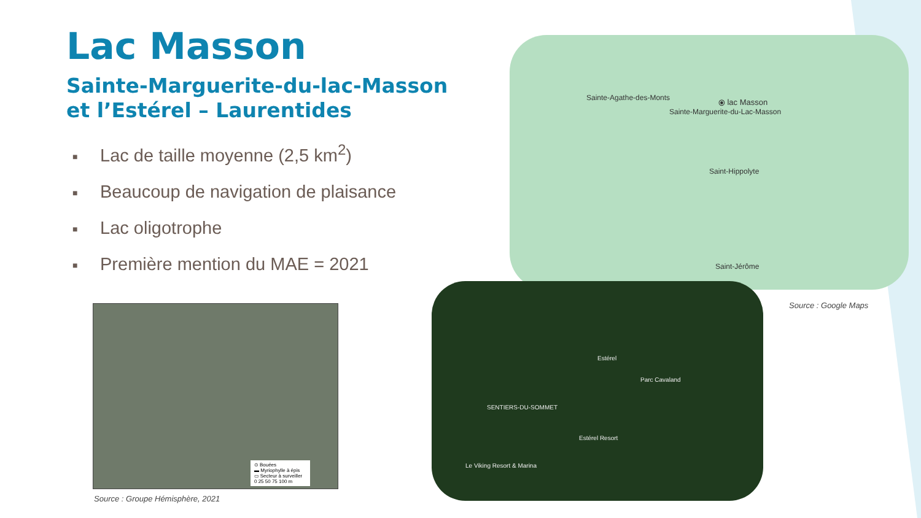Lac Masson
Sainte-Marguerite-du-lac-Masson et l’Estérel – Laurentides
■ Lac de taille moyenne (2,5 km<sup>2</sup>)
■ Beaucoup de navigation de plaisance
■ Lac oligotrophe
■ Première mention du MAE = 2021
⦿ lac Masson
Sainte-Marguerite-du-Lac-Masson
Sainte-Agathe-des-Monts
Saint-Jérôme
Saint-Hippolyte
Estérel
Parc Cavaland
Estérel Resort
SENTIERS-DU-SOMMET
Le Viking Resort & Marina
⊙ Bouées
▬ Myriophylle à épis
▭ Secteur à surveiller
0 25 50 75 100 m
Source : Groupe Hémisphère, 2021
Source : Google Maps